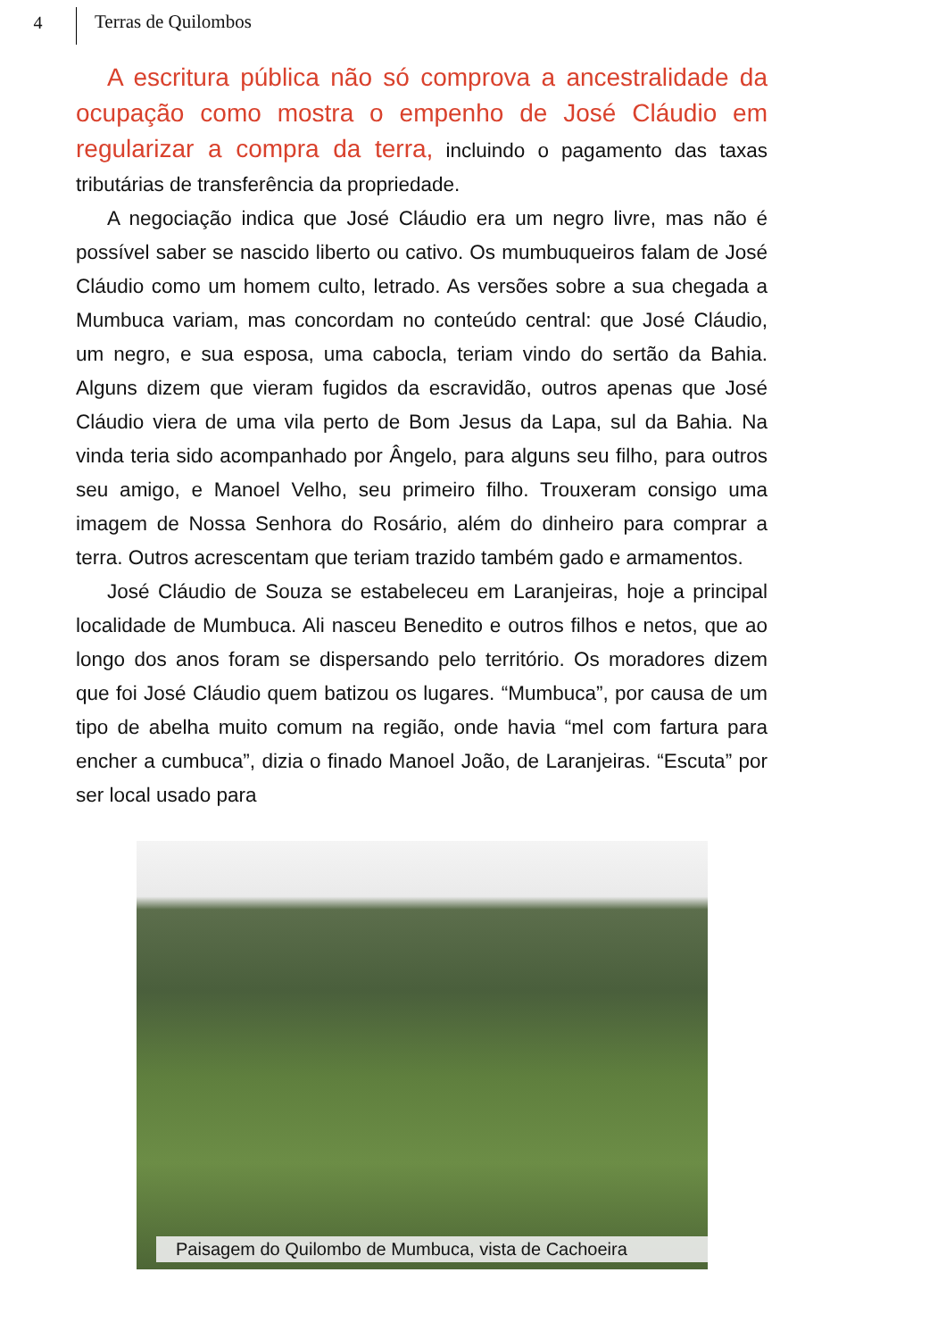4 Terras de Quilombos
A escritura pública não só comprova a ancestralidade da ocupação como mostra o empenho de José Cláudio em regularizar a compra da terra, incluindo o pagamento das taxas tributárias de transferência da propriedade.
A negociação indica que José Cláudio era um negro livre, mas não é possível saber se nascido liberto ou cativo. Os mumbuqueiros falam de José Cláudio como um homem culto, letrado. As versões sobre a sua chegada a Mumbuca variam, mas concordam no conteúdo central: que José Cláudio, um negro, e sua esposa, uma cabocla, teriam vindo do sertão da Bahia. Alguns dizem que vieram fugidos da escravidão, outros apenas que José Cláudio viera de uma vila perto de Bom Jesus da Lapa, sul da Bahia. Na vinda teria sido acompanhado por Ângelo, para alguns seu filho, para outros seu amigo, e Manoel Velho, seu primeiro filho. Trouxeram consigo uma imagem de Nossa Senhora do Rosário, além do dinheiro para comprar a terra. Outros acrescentam que teriam trazido também gado e armamentos.
José Cláudio de Souza se estabeleceu em Laranjeiras, hoje a principal localidade de Mumbuca. Ali nasceu Benedito e outros filhos e netos, que ao longo dos anos foram se dispersando pelo território. Os moradores dizem que foi José Cláudio quem batizou os lugares. “Mumbuca”, por causa de um tipo de abelha muito comum na região, onde havia “mel com fartura para encher a cumbuca”, dizia o finado Manoel João, de Laranjeiras. “Escuta” por ser local usado para
Paisagem do Quilombo de Mumbuca, vista de Cachoeira